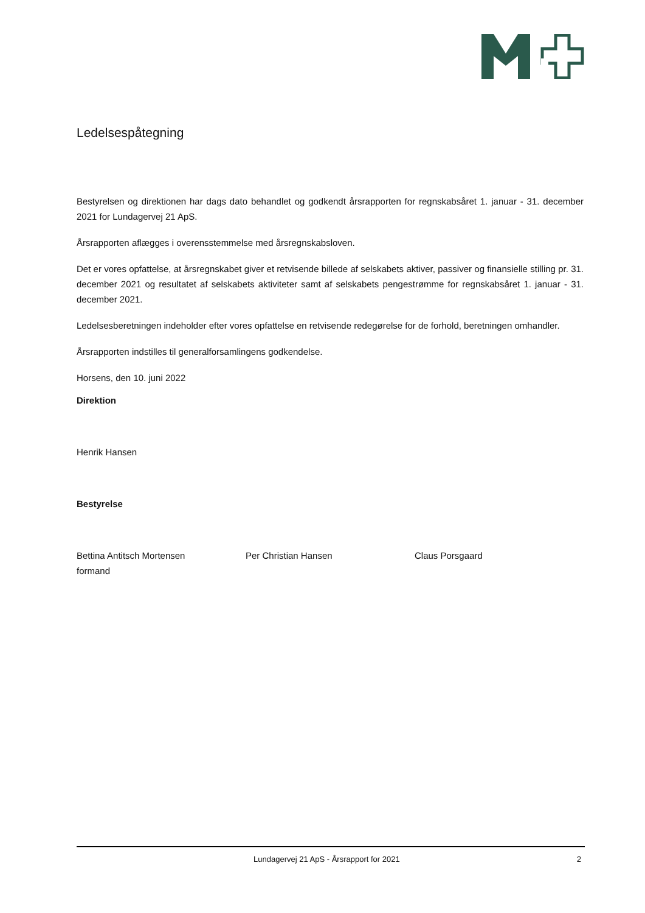Ledelsespåtegning
Bestyrelsen og direktionen har dags dato behandlet og godkendt årsrapporten for regnskabsåret 1. januar - 31. december 2021 for Lundagervej 21 ApS.
Årsrapporten aflægges i overensstemmelse med årsregnskabsloven.
Det er vores opfattelse, at årsregnskabet giver et retvisende billede af selskabets aktiver, passiver og finansielle stilling pr. 31. december 2021 og resultatet af selskabets aktiviteter samt af selskabets pengestrømme for regnskabsåret 1. januar - 31. december 2021.
Ledelsesberetningen indeholder efter vores opfattelse en retvisende redegørelse for de forhold, beretningen omhandler.
Årsrapporten indstilles til generalforsamlingens godkendelse.
Horsens, den 10. juni 2022
Direktion
Henrik Hansen
Bestyrelse
Bettina Antitsch Mortensen
formand
Per Christian Hansen Claus Porsgaard
Lundagervej 21 ApS - Årsrapport for 2021 2